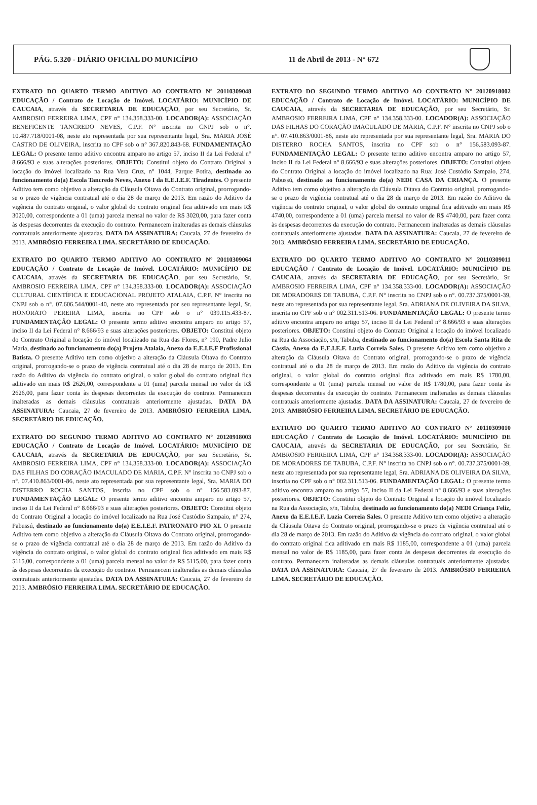PÁG. 5.320 - DIÁRIO OFICIAL DO MUNICÍPIO 11 de Abril de 2013 - N° 672
EXTRATO DO QUARTO TERMO ADITIVO AO CONTRATO N° 20110309048 EDUCAÇÃO / Contrato de Locação de Imóvel. LOCATÁRIO: MUNICÍPIO DE CAUCAIA, através da SECRETARIA DE EDUCAÇÃO, por seu Secretário, Sr. AMBROSIO FERREIRA LIMA, CPF n° 134.358.333-00. LOCADOR(A): ASSOCIAÇÃO BENEFICENTE TANCREDO NEVES, C.P.F. N° inscrita no CNPJ sob o n°. 10.487.718/0001-08, neste ato representada por sua representante legal, Sra. MARIA JOSÉ CASTRO DE OLIVEIRA, inscrita no CPF sob o n° 367.820.843-68. FUNDAMENTAÇÃO LEGAL: O presente termo aditivo encontra amparo no artigo 57, inciso II da Lei Federal n° 8.666/93 e suas alterações posteriores. OBJETO: Constitui objeto do Contrato Original a locação do imóvel localizado na Rua Vera Cruz, n° 1044, Parque Potira, destinado ao funcionamento do(a) Escola Tancredo Neves, Anexo I da E.E.I.E.F. Tiradentes. O presente Aditivo tem como objetivo a alteração da Cláusula Oitava do Contrato original, prorrogando-se o prazo de vigência contratual até o dia 28 de março de 2013. Em razão do Aditivo da vigência do contrato original, o valor global do contrato original fica aditivado em mais R$ 3020,00, correspondente a 01 (uma) parcela mensal no valor de R$ 3020,00, para fazer conta às despesas decorrentes da execução do contrato. Permanecem inalteradas as demais cláusulas contratuais anteriormente ajustadas. DATA DA ASSINATURA: Caucaia, 27 de fevereiro de 2013. AMBRÓSIO FERREIRA LIMA. SECRETÁRIO DE EDUCAÇÃO.
EXTRATO DO QUARTO TERMO ADITIVO AO CONTRATO N° 20110309064 EDUCAÇÃO / Contrato de Locação de Imóvel. LOCATÁRIO: MUNICÍPIO DE CAUCAIA, através da SECRETARIA DE EDUCAÇÃO, por seu Secretário, Sr. AMBROSIO FERREIRA LIMA, CPF n° 134.358.333-00. LOCADOR(A): ASSOCIAÇÃO CULTURAL CIENTÍFICA E EDUCACIONAL PROJETO ATALAIA, C.P.F. N° inscrita no CNPJ sob o n°. 07.606.544/0001-40, neste ato representada por seu representante legal, Sr. HONORATO PEREIRA LIMA, inscrita no CPF sob o n° 039.115.433-87. FUNDAMENTAÇÃO LEGAL: O presente termo aditivo encontra amparo no artigo 57, inciso II da Lei Federal n° 8.666/93 e suas alterações posteriores. OBJETO: Constitui objeto do Contrato Original a locação do imóvel localizado na Rua das Flores, n° 190, Padre Julio Maria, destinado ao funcionamento do(a) Projeto Atalaia, Anexo da E.E.I.E.F Profissional Batista. O presente Aditivo tem como objetivo a alteração da Cláusula Oitava do Contrato original, prorrogando-se o prazo de vigência contratual até o dia 28 de março de 2013. Em razão do Aditivo da vigência do contrato original, o valor global do contrato original fica aditivado em mais R$ 2626,00, correspondente a 01 (uma) parcela mensal no valor de R$ 2626,00, para fazer conta às despesas decorrentes da execução do contrato. Permanecem inalteradas as demais cláusulas contratuais anteriormente ajustadas. DATA DA ASSINATURA: Caucaia, 27 de fevereiro de 2013. AMBRÓSIO FERREIRA LIMA. SECRETÁRIO DE EDUCAÇÃO.
EXTRATO DO SEGUNDO TERMO ADITIVO AO CONTRATO N° 20120918003 EDUCAÇÃO / Contrato de Locação de Imóvel. LOCATÁRIO: MUNICÍPIO DE CAUCAIA, através da SECRETARIA DE EDUCAÇÃO, por seu Secretário, Sr. AMBROSIO FERREIRA LIMA, CPF n° 134.358.333-00. LOCADOR(A): ASSOCIAÇÃO DAS FILHAS DO CORAÇÃO IMACULADO DE MARIA, C.P.F. N° inscrita no CNPJ sob o n°. 07.410.863/0001-86, neste ato representada por sua representante legal, Sra. MARIA DO DISTERRO ROCHA SANTOS, inscrita no CPF sob o n° 156.583.093-87. FUNDAMENTAÇÃO LEGAL: O presente termo aditivo encontra amparo no artigo 57, inciso II da Lei Federal n° 8.666/93 e suas alterações posteriores. OBJETO: Constitui objeto do Contrato Original a locação do imóvel localizado na Rua José Custódio Sampaio, n° 274, Pabussú, destinado ao funcionamento do(a) E.E.I.E.F. PATRONATO PIO XI. O presente Aditivo tem como objetivo a alteração da Cláusula Oitava do Contrato original, prorrogando-se o prazo de vigência contratual até o dia 28 de março de 2013. Em razão do Aditivo da vigência do contrato original, o valor global do contrato original fica aditivado em mais R$ 5115,00, correspondente a 01 (uma) parcela mensal no valor de R$ 5115,00, para fazer conta às despesas decorrentes da execução do contrato. Permanecem inalteradas as demais cláusulas contratuais anteriormente ajustadas. DATA DA ASSINATURA: Caucaia, 27 de fevereiro de 2013. AMBRÓSIO FERREIRA LIMA. SECRETÁRIO DE EDUCAÇÃO.
EXTRATO DO SEGUNDO TERMO ADITIVO AO CONTRATO N° 20120918002 EDUCAÇÃO / Contrato de Locação de Imóvel. LOCATÁRIO: MUNICÍPIO DE CAUCAIA, através da SECRETARIA DE EDUCAÇÃO, por seu Secretário, Sr. AMBROSIO FERREIRA LIMA, CPF n° 134.358.333-00. LOCADOR(A): ASSOCIAÇÃO DAS FILHAS DO CORAÇÃO IMACULADO DE MARIA, C.P.F. N° inscrita no CNPJ sob o n°. 07.410.863/0001-86, neste ato representada por sua representante legal, Sra. MARIA DO DISTERRO ROCHA SANTOS, inscrita no CPF sob o n° 156.583.093-87. FUNDAMENTAÇÃO LEGAL: O presente termo aditivo encontra amparo no artigo 57, inciso II da Lei Federal n° 8.666/93 e suas alterações posteriores. OBJETO: Constitui objeto do Contrato Original a locação do imóvel localizado na Rua: José Custódio Sampaio, 274, Pabussú, destinado ao funcionamento do(a) NEDI CASA DA CRIANÇA. O presente Aditivo tem como objetivo a alteração da Cláusula Oitava do Contrato original, prorrogando-se o prazo de vigência contratual até o dia 28 de março de 2013. Em razão do Aditivo da vigência do contrato original, o valor global do contrato original fica aditivado em mais R$ 4740,00, correspondente a 01 (uma) parcela mensal no valor de R$ 4740,00, para fazer conta às despesas decorrentes da execução do contrato. Permanecem inalteradas as demais cláusulas contratuais anteriormente ajustadas. DATA DA ASSINATURA: Caucaia, 27 de fevereiro de 2013. AMBRÓSIO FERREIRA LIMA. SECRETÁRIO DE EDUCAÇÃO.
EXTRATO DO QUARTO TERMO ADITIVO AO CONTRATO N° 20110309011 EDUCAÇÃO / Contrato de Locação de Imóvel. LOCATÁRIO: MUNICÍPIO DE CAUCAIA, através da SECRETARIA DE EDUCAÇÃO, por seu Secretário, Sr. AMBROSIO FERREIRA LIMA, CPF n° 134.358.333-00. LOCADOR(A): ASSOCIAÇÃO DE MORADORES DE TABUBA, C.P.F. N° inscrita no CNPJ sob o n°. 00.737.375/0001-39, neste ato representada por sua representante legal, Sra. ADRIANA DE OLIVEIRA DA SILVA, inscrita no CPF sob o n° 002.311.513-06. FUNDAMENTAÇÃO LEGAL: O presente termo aditivo encontra amparo no artigo 57, inciso II da Lei Federal n° 8.666/93 e suas alterações posteriores. OBJETO: Constitui objeto do Contrato Original a locação do imóvel localizado na Rua da Associação, s/n, Tabuba, destinado ao funcionamento do(a) Escola Santa Rita de Cássia, Anexo da E.E.I.E.F. Luzia Correia Sales. O presente Aditivo tem como objetivo a alteração da Cláusula Oitava do Contrato original, prorrogando-se o prazo de vigência contratual até o dia 28 de março de 2013. Em razão do Aditivo da vigência do contrato original, o valor global do contrato original fica aditivado em mais R$ 1780,00, correspondente a 01 (uma) parcela mensal no valor de R$ 1780,00, para fazer conta às despesas decorrentes da execução do contrato. Permanecem inalteradas as demais cláusulas contratuais anteriormente ajustadas. DATA DA ASSINATURA: Caucaia, 27 de fevereiro de 2013. AMBRÓSIO FERREIRA LIMA. SECRETÁRIO DE EDUCAÇÃO.
EXTRATO DO QUARTO TERMO ADITIVO AO CONTRATO N° 20110309010 EDUCAÇÃO / Contrato de Locação de Imóvel. LOCATÁRIO: MUNICÍPIO DE CAUCAIA, através da SECRETARIA DE EDUCAÇÃO, por seu Secretário, Sr. AMBROSIO FERREIRA LIMA, CPF n° 134.358.333-00. LOCADOR(A): ASSOCIAÇÃO DE MORADORES DE TABUBA, C.P.F. N° inscrita no CNPJ sob o n°. 00.737.375/0001-39, neste ato representada por sua representante legal, Sra. ADRIANA DE OLIVEIRA DA SILVA, inscrita no CPF sob o n° 002.311.513-06. FUNDAMENTAÇÃO LEGAL: O presente termo aditivo encontra amparo no artigo 57, inciso II da Lei Federal n° 8.666/93 e suas alterações posteriores. OBJETO: Constitui objeto do Contrato Original a locação do imóvel localizado na Rua da Associação, s/n, Tabuba, destinado ao funcionamento do(a) NEDI Criança Feliz, Anexo da E.E.I.E.F. Luzia Correia Sales. O presente Aditivo tem como objetivo a alteração da Cláusula Oitava do Contrato original, prorrogando-se o prazo de vigência contratual até o dia 28 de março de 2013. Em razão do Aditivo da vigência do contrato original, o valor global do contrato original fica aditivado em mais R$ 1185,00, correspondente a 01 (uma) parcela mensal no valor de R$ 1185,00, para fazer conta às despesas decorrentes da execução do contrato. Permanecem inalteradas as demais cláusulas contratuais anteriormente ajustadas. DATA DA ASSINATURA: Caucaia, 27 de fevereiro de 2013. AMBRÓSIO FERREIRA LIMA. SECRETÁRIO DE EDUCAÇÃO.